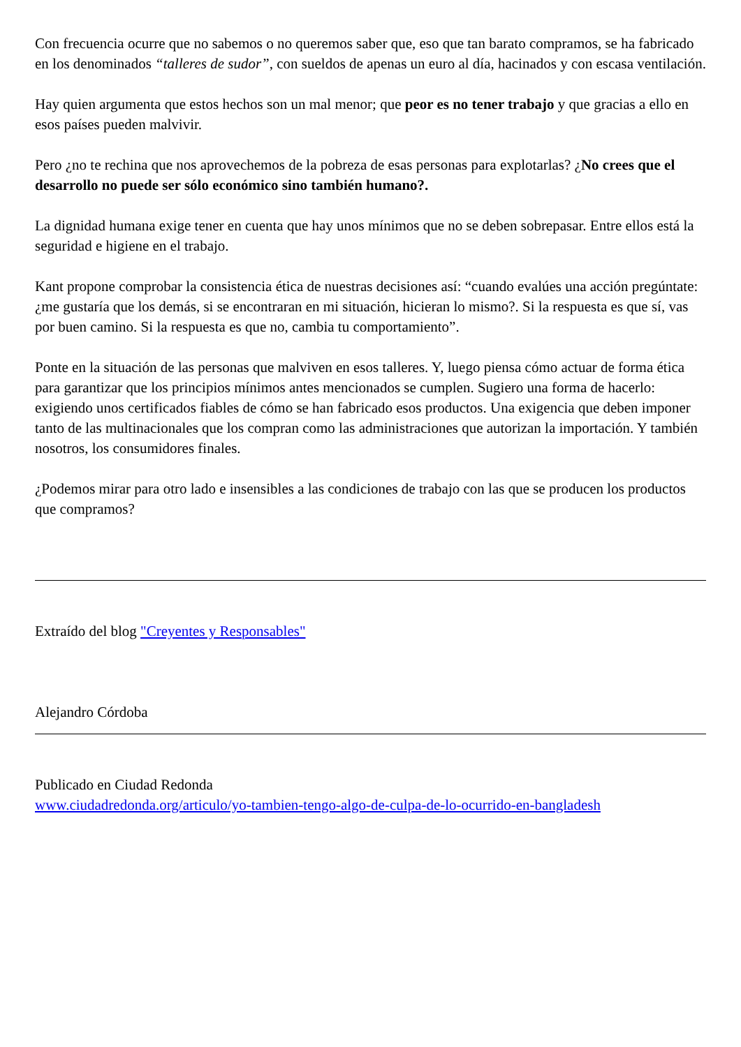Con frecuencia ocurre que no sabemos o no queremos saber que, eso que tan barato compramos, se ha fabricado en los denominados “talleres de sudor”, con sueldos de apenas un euro al día, hacinados y con escasa ventilación.
Hay quien argumenta que estos hechos son un mal menor; que peor es no tener trabajo y que gracias a ello en esos países pueden malvivir.
Pero ¿no te rechina que nos aprovechemos de la pobreza de esas personas para explotarlas? ¿No crees que el desarrollo no puede ser sólo económico sino también humano?.
La dignidad humana exige tener en cuenta que hay unos mínimos que no se deben sobrepasar. Entre ellos está la seguridad e higiene en el trabajo.
Kant propone comprobar la consistencia ética de nuestras decisiones así: “cuando evalúes una acción pregúntate: ¿me gustaría que los demás, si se encontraran en mi situación, hicieran lo mismo?. Si la respuesta es que sí, vas por buen camino. Si la respuesta es que no, cambia tu comportamiento”.
Ponte en la situación de las personas que malviven en esos talleres. Y, luego piensa cómo actuar de forma ética para garantizar que los principios mínimos antes mencionados se cumplen. Sugiero una forma de hacerlo: exigiendo unos certificados fiables de cómo se han fabricado esos productos. Una exigencia que deben imponer tanto de las multinacionales que los compran como las administraciones que autorizan la importación. Y también nosotros, los consumidores finales.
¿Podemos mirar para otro lado e insensibles a las condiciones de trabajo con las que se producen los productos que compramos?
Extraído del blog "Creyentes y Responsables"
Alejandro Córdoba
Publicado en Ciudad Redonda
www.ciudadredonda.org/articulo/yo-tambien-tengo-algo-de-culpa-de-lo-ocurrido-en-bangladesh